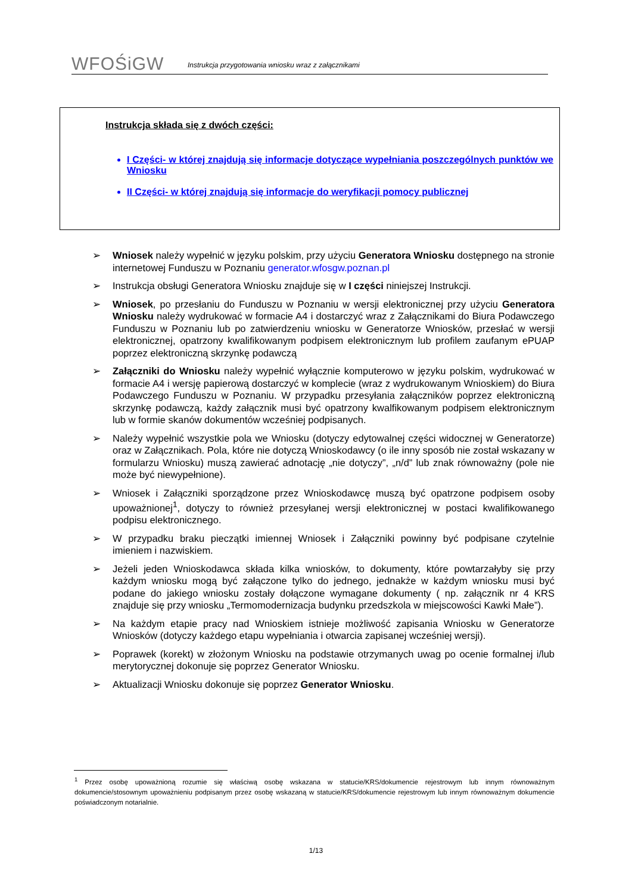WFOŚiGW
Instrukcja przygotowania wniosku wraz z załącznikami
Instrukcja składa się z dwóch części:
I Części- w której znajdują się informacje dotyczące wypełniania poszczególnych punktów we Wniosku
II Części- w której znajdują się informacje do weryfikacji pomocy publicznej
➢ Wniosek należy wypełnić w języku polskim, przy użyciu Generatora Wniosku dostępnego na stronie internetowej Funduszu w Poznaniu generator.wfosgw.poznan.pl
➢ Instrukcja obsługi Generatora Wniosku znajduje się w I części niniejszej Instrukcji.
➢ Wniosek, po przesłaniu do Funduszu w Poznaniu w wersji elektronicznej przy użyciu Generatora Wniosku należy wydrukować w formacie A4 i dostarczyć wraz z Załącznikami do Biura Podawczego Funduszu w Poznaniu lub po zatwierdzeniu wniosku w Generatorze Wniosków, przesłać w wersji elektronicznej, opatrzony kwalifikowanym podpisem elektronicznym lub profilem zaufanym ePUAP poprzez elektroniczną skrzynkę podawczą
➢ Załączniki do Wniosku należy wypełnić wyłącznie komputerowo w języku polskim, wydrukować w formacie A4 i wersję papierową dostarczyć w komplecie (wraz z wydrukowanym Wnioskiem) do Biura Podawczego Funduszu w Poznaniu. W przypadku przesyłania załączników poprzez elektroniczną skrzynkę podawczą, każdy załącznik musi być opatrzony kwalfikowanym podpisem elektronicznym lub w formie skanów dokumentów wcześniej podpisanych.
➢ Należy wypełnić wszystkie pola we Wniosku (dotyczy edytowalnej części widocznej w Generatorze) oraz w Załącznikach. Pola, które nie dotyczą Wnioskodawcy (o ile inny sposób nie został wskazany w formularzu Wniosku) muszą zawierać adnotację „nie dotyczy”, „n/d” lub znak równoważny (pole nie może być niewypełnione).
➢ Wniosek i Załączniki sporządzone przez Wnioskodawcę muszą być opatrzone podpisem osoby upoważnionej<sup>1</sup>, dotyczy to również przesyłanej wersji elektronicznej w postaci kwalifikowanego podpisu elektronicznego.
➢ W przypadku braku pieczątki imiennej Wniosek i Załączniki powinny być podpisane czytelnie imieniem i nazwiskiem.
➢ Jeżeli jeden Wnioskodawca składa kilka wniosków, to dokumenty, które powtarzałyby się przy każdym wniosku mogą być załączone tylko do jednego, jednakże w każdym wniosku musi być podane do jakiego wniosku zostały dołączone wymagane dokumenty ( np. załącznik nr 4 KRS znajduje się przy wniosku „Termomodernizacja budynku przedszkola w miejscowości Kawki Małe”).
➢ Na każdym etapie pracy nad Wnioskiem istnieje możliwość zapisania Wniosku w Generatorze Wniosków (dotyczy każdego etapu wypełniania i otwarcia zapisanej wcześniej wersji).
➢ Poprawek (korekt) w złożonym Wniosku na podstawie otrzymanych uwag po ocenie formalnej i/lub merytorycznej dokonuje się poprzez Generator Wniosku.
➢ Aktualizacji Wniosku dokonuje się poprzez Generator Wniosku.
<sup>1</sup> Przez osobę upoważnioną rozumie się właściwą osobę wskazana w statucie/KRS/dokumencie rejestrowym lub innym równoważnym dokumencie/stosownym upoważnieniu podpisanym przez osobę wskazaną w statucie/KRS/dokumencie rejestrowym lub innym równoważnym dokumencie poświadczonym notarialnie.
1/13